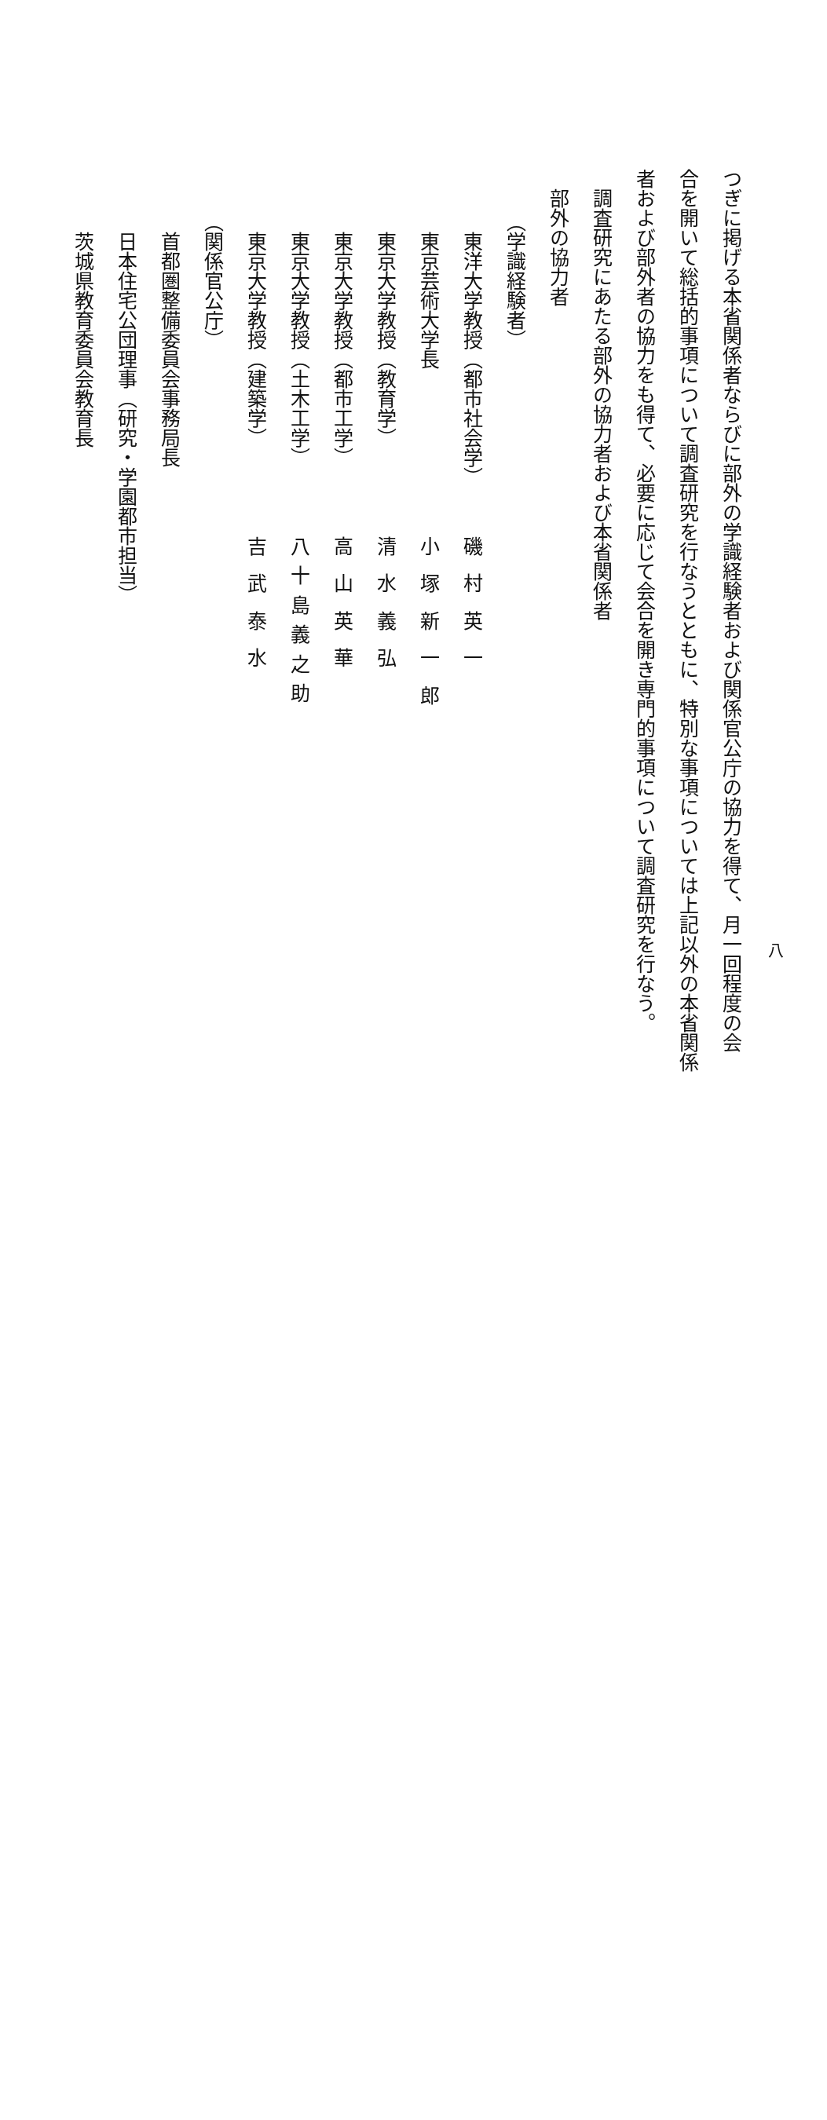八
つぎに掲げる本省関係者ならびに部外の学識経験者および関係官公庁の協力を得て、月一回程度の会
合を開いて総括的事項について調査研究を行なうとともに、特別な事項については上記以外の本省関係
者および部外者の協力をも得て、必要に応じて会合を開き専門的事項について調査研究を行なう。
調査研究にあたる部外の協力者および本省関係者
部外の協力者
（学識経験者）
東洋大学教授（都市社会学） 磯村英一
東京芸術大学長 小塚新一郎
東京大学教授（教育学） 清水義弘
東京大学教授（都市工学） 高山英華
東京大学教授（土木工学） 八十島義之助
東京大学教授（建築学） 吉武泰水
（関係官公庁）
首都圏整備委員会事務局長
日本住宅公団理事（研究・学園都市担当）
茨城県教育委員会教育長